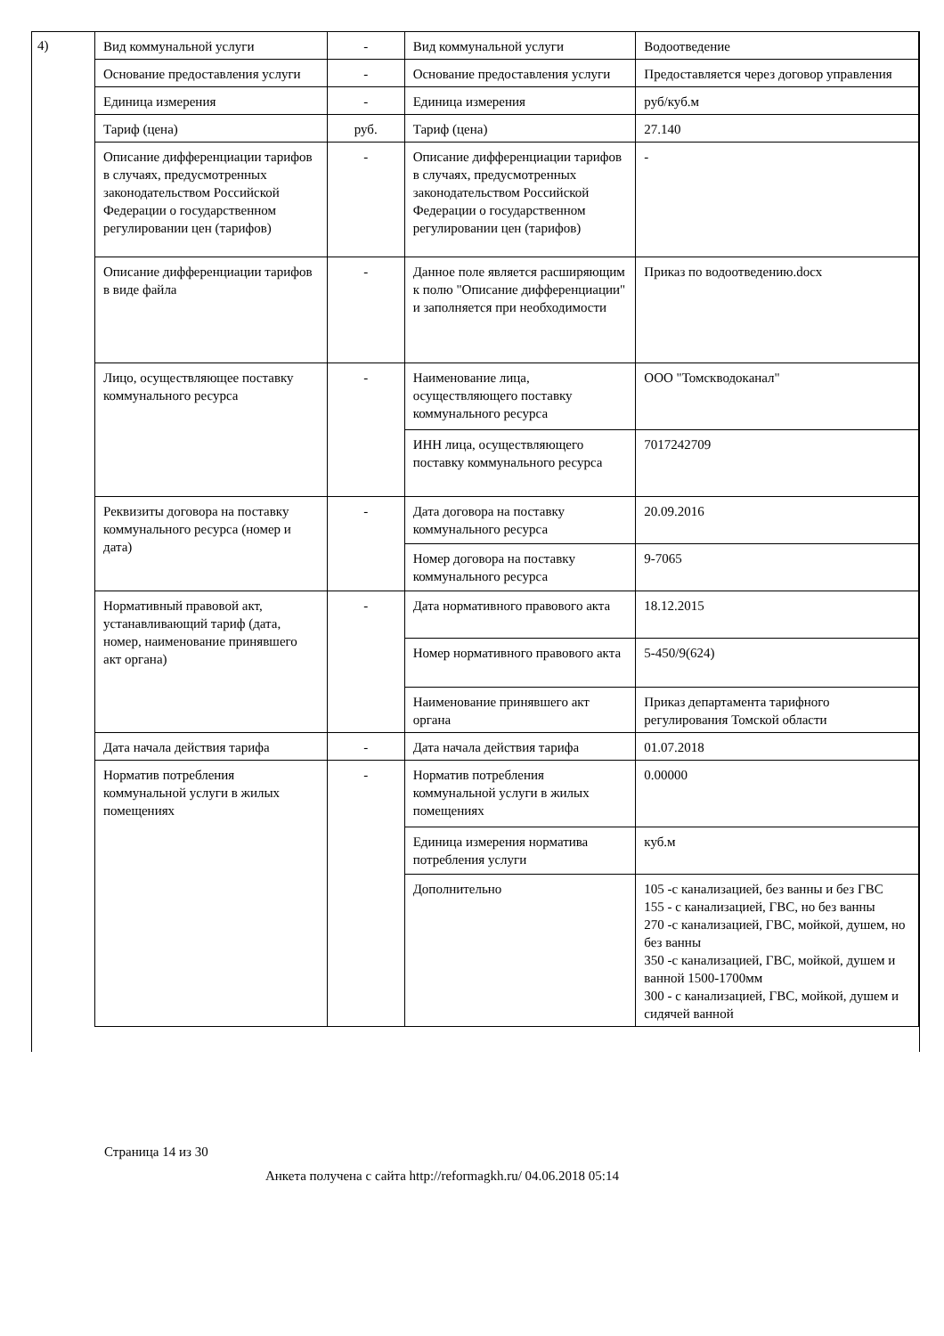4)
| Вид коммунальной услуги | - | Вид коммунальной услуги | Водоотведение |
| Основание предоставления услуги | - | Основание предоставления услуги | Предоставляется через договор управления |
| Единица измерения | - | Единица измерения | руб/куб.м |
| Тариф (цена) | руб. | Тариф (цена) | 27.140 |
| Описание дифференциации тарифов в случаях, предусмотренных законодательством Российской Федерации о государственном регулировании цен (тарифов) | - | Описание дифференциации тарифов в случаях, предусмотренных законодательством Российской Федерации о государственном регулировании цен (тарифов) | - |
| Описание дифференциации тарифов в виде файла | - | Данное поле является расширяющим к полю "Описание дифференциации" и заполняется при необходимости | Приказ по водоотведению.docx |
| Лицо, осуществляющее поставку коммунального ресурса | - | Наименование лица, осуществляющего поставку коммунального ресурса | ООО "Томскводоканал" |
| | | ИНН лица, осуществляющего поставку коммунального ресурса | 7017242709 |
| Реквизиты договора на поставку коммунального ресурса (номер и дата) | - | Дата договора на поставку коммунального ресурса | 20.09.2016 |
| | | Номер договора на поставку коммунального ресурса | 9-7065 |
| Нормативный правовой акт, устанавливающий тариф (дата, номер, наименование принявшего акт органа) | - | Дата нормативного правового акта | 18.12.2015 |
| | | Номер нормативного правового акта | 5-450/9(624) |
| | | Наименование принявшего акт органа | Приказ департамента тарифного регулирования Томской области |
| Дата начала действия тарифа | - | Дата начала действия тарифа | 01.07.2018 |
| Норматив потребления коммунальной услуги в жилых помещениях | - | Норматив потребления коммунальной услуги в жилых помещениях | 0.00000 |
| | | Единица измерения норматива потребления услуги | куб.м |
| | | Дополнительно | 105 -с канализацией, без ванны и без ГВС 155 - с канализацией, ГВС, но без ванны 270 -с канализацией, ГВС, мойкой, душем, но без ванны 350 -с канализацией, ГВС, мойкой, душем и ванной 1500-1700мм 300 - с канализацией, ГВС, мойкой, душем и сидячей ванной |
Страница 14 из 30
Анкета получена с сайта http://reformagkh.ru/ 04.06.2018 05:14